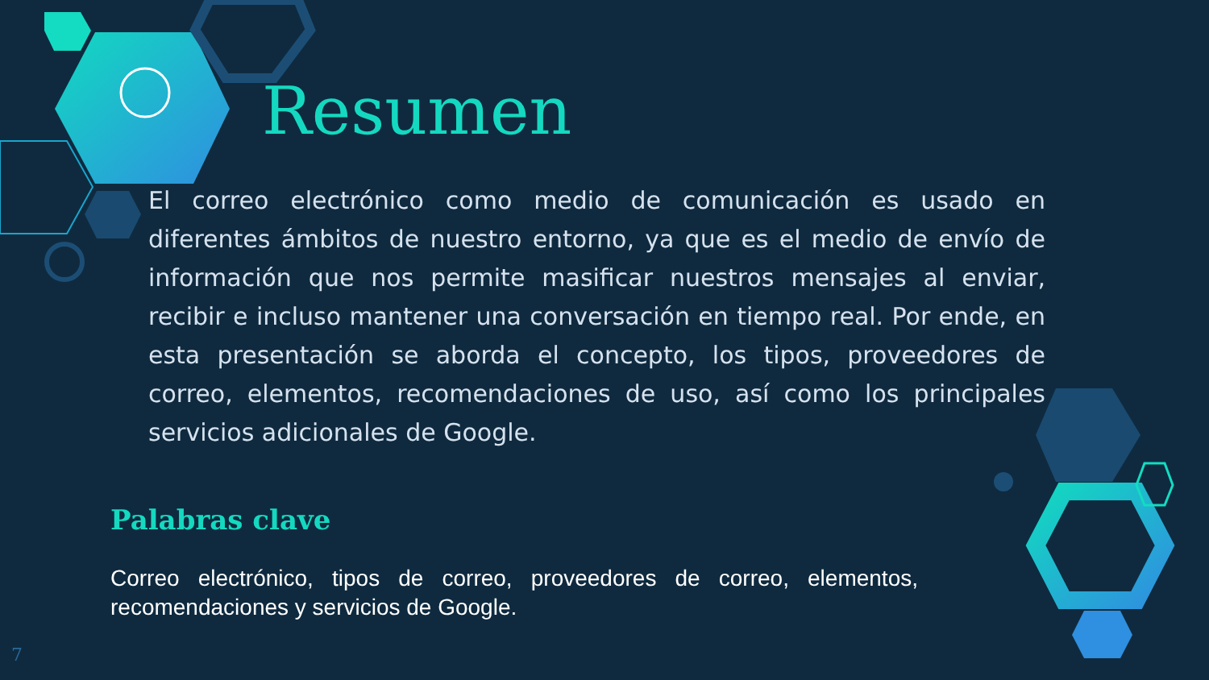Resumen
El correo electrónico como medio de comunicación es usado en diferentes ámbitos de nuestro entorno, ya que es el medio de envío de información que nos permite masificar nuestros mensajes al enviar, recibir e incluso mantener una conversación en tiempo real. Por ende, en esta presentación se aborda el concepto, los tipos, proveedores de correo, elementos, recomendaciones de uso, así como los principales servicios adicionales de Google.
Palabras clave
Correo electrónico, tipos de correo, proveedores de correo, elementos, recomendaciones y servicios de Google.
7